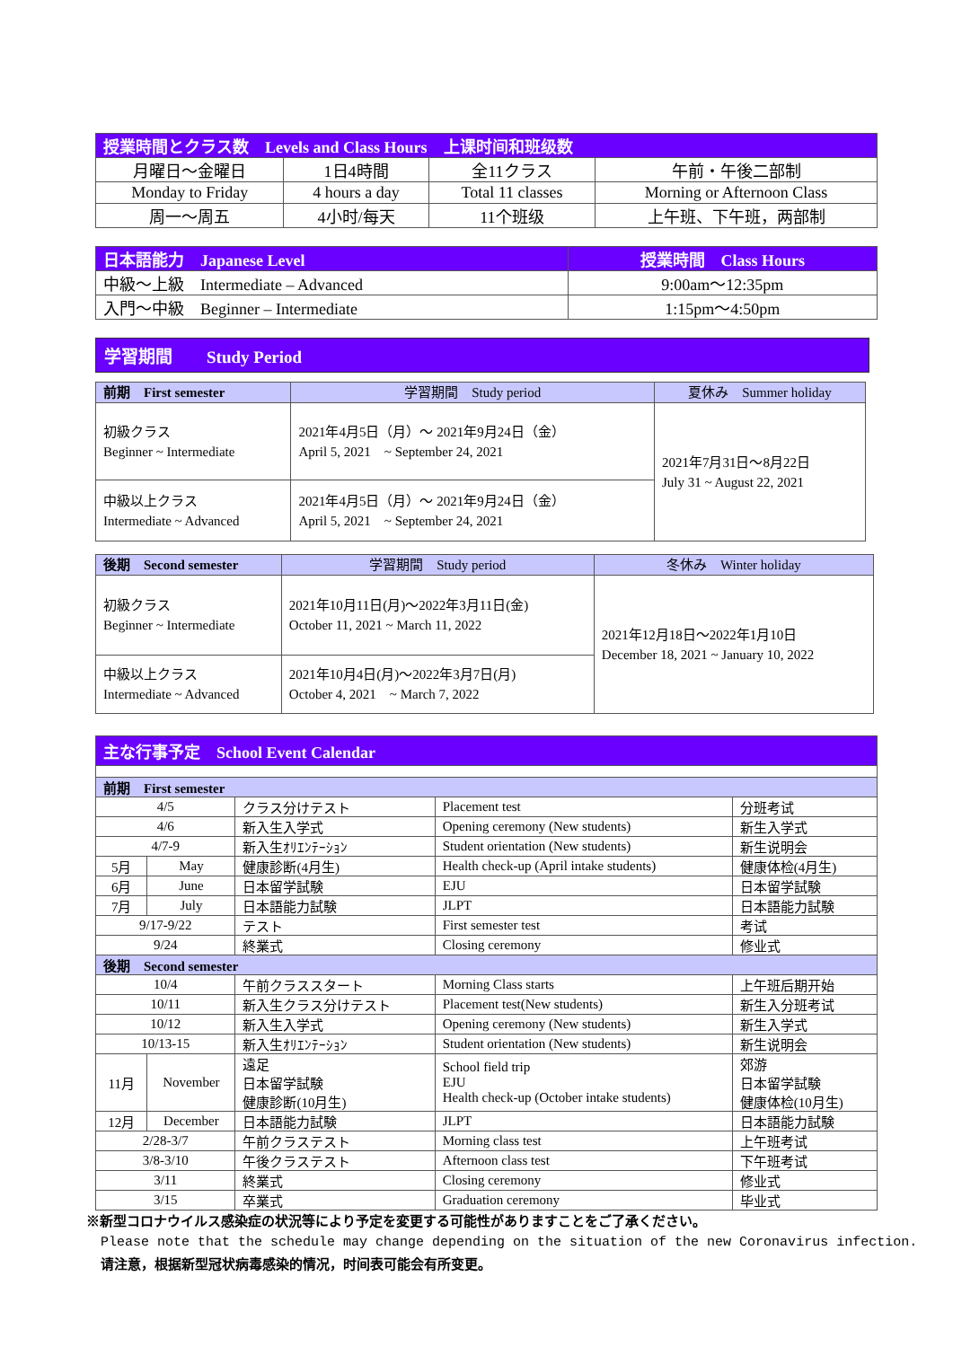| 授業時間とクラス数 Levels and Class Hours 上课时间和班级数 | | | |
| --- | --- | --- | --- |
| 月曜日～金曜日 | 1日4時間 | 全11クラス | 午前・午後二部制 |
| Monday to Friday | 4 hours a day | Total 11 classes | Morning or Afternoon Class |
| 周一～周五 | 4小时/每天 | 11个班级 | 上午班、下午班，两部制 |
| 日本語能力 Japanese Level | 授業時間 Class Hours |
| --- | --- |
| 中級～上級 Intermediate – Advanced | 9:00am～12:35pm |
| 入門～中級 Beginner – Intermediate | 1:15pm～4:50pm |
学習期間　　Study Period
| 前期 First semester | 学習期間 Study period | 夏休み Summer holiday |
| 初級クラス Beginner ~ Intermediate | 2021年4月5日（月）～ 2021年9月24日（金） April 5, 2021 ~ September 24, 2021 | 2021年7月31日～8月22日 July 31 ~ August 22, 2021 |
| 中級以上クラス Intermediate ~ Advanced | 2021年4月5日（月）～ 2021年9月24日（金） April 5, 2021 ~ September 24, 2021 | |
| 後期 Second semester | 学習期間 Study period | 冬休み Winter holiday |
| 初級クラス Beginner ~ Intermediate | 2021年10月11日(月)～2022年3月11日(金) October 11, 2021 ~ March 11, 2022 | 2021年12月18日～2022年1月10日 December 18, 2021 ~ January 10, 2022 |
| 中級以上クラス Intermediate ~ Advanced | 2021年10月4日(月)～2022年3月7日(月) October 4, 2021 ~ March 7, 2022 | |
| 主な行事予定 School Event Calendar | | | | |
| --- | --- | --- | --- | --- |
| 前期 First semester | | | | |
| 4/5 | | クラス分けテスト | Placement test | 分班考试 |
| 4/6 | | 新入生入学式 | Opening ceremony (New students) | 新生入学式 |
| 4/7-9 | | 新入生ｵﾘｴﾝﾃｰｼｮﾝ | Student orientation (New students) | 新生说明会 |
| 5月 | May | 健康診断(4月生) | Health check-up (April intake students) | 健康体检(4月生) |
| 6月 | June | 日本留学試験 | EJU | 日本留学試験 |
| 7月 | July | 日本語能力試験 | JLPT | 日本語能力試験 |
| 9/17-9/22 | | テスト | First semester test | 考试 |
| 9/24 | | 終業式 | Closing ceremony | 修业式 |
| 後期 Second semester | | | | |
| 10/4 | | 午前クラススタート | Morning Class starts | 上午班后期开始 |
| 10/11 | | 新入生クラス分けテスト | Placement test(New students) | 新生入分班考试 |
| 10/12 | | 新入生入学式 | Opening ceremony (New students) | 新生入学式 |
| 10/13-15 | | 新入生ｵﾘｴﾝﾃｰｼｮﾝ | Student orientation (New students) | 新生说明会 |
| 11月 | November | 遠足 日本留学試験 健康診断(10月生) | School field trip EJU Health check-up (October intake students) | 郊游 日本留学試験 健康体检(10月生) |
| 12月 | December | 日本語能力試験 | JLPT | 日本語能力試験 |
| 2/28-3/7 | | 午前クラステスト | Morning class test | 上午班考试 |
| 3/8-3/10 | | 午後クラステスト | Afternoon class test | 下午班考试 |
| 3/11 | | 終業式 | Closing ceremony | 修业式 |
| 3/15 | | 卒業式 | Graduation ceremony | 毕业式 |
※新型コロナウイルス感染症の状況等により予定を変更する可能性がありますことをご了承ください。
Please note that the schedule may change depending on the situation of the new Coronavirus infection.
请注意，根据新型冠状病毒感染的情况，时间表可能会有所变更。